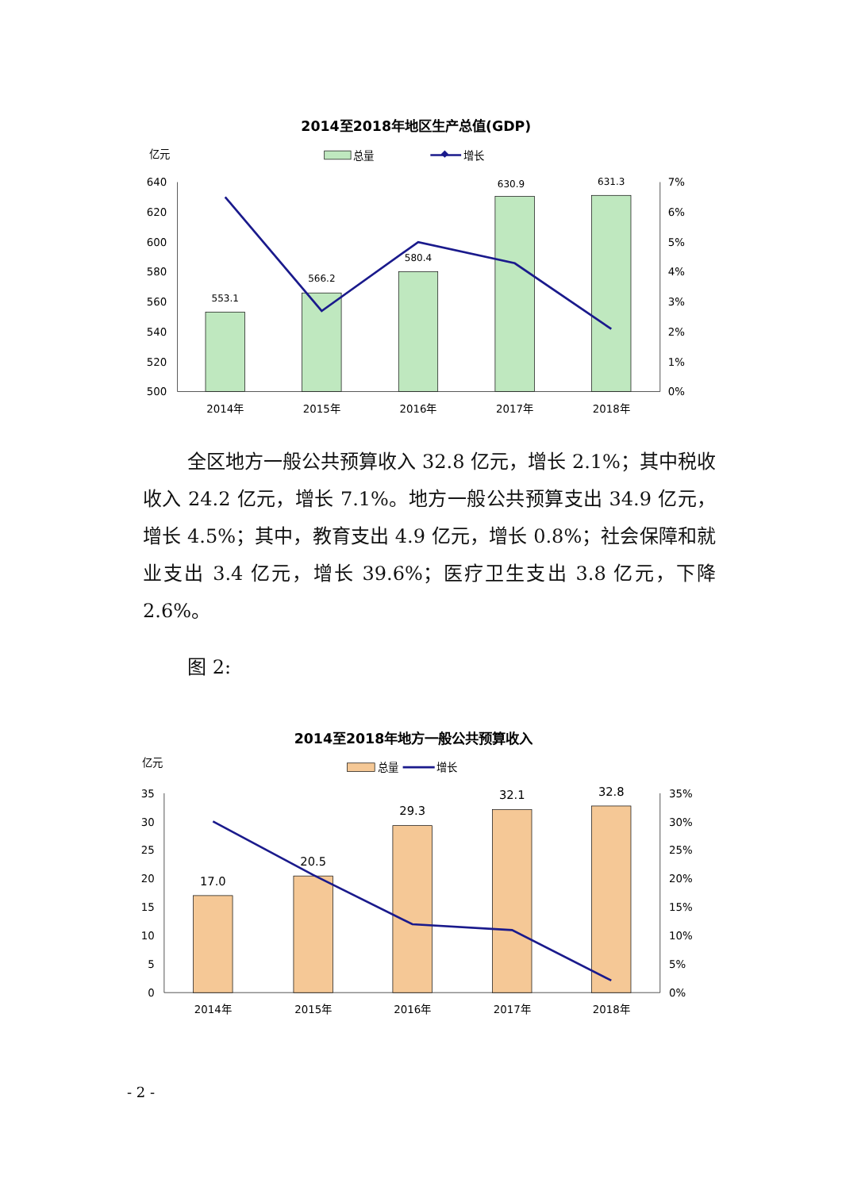2014至2018年地区生产总值(GDP)
亿元
总量
增长
640
620
600
580
560
540
520
500
7%
6%
5%
4%
3%
2%
1%
0%
553.1
566.2
580.4
630.9
631.3
2014年
2015年
2016年
2017年
2018年
全区地方一般公共预算收入 32.8 亿元，增长 2.1%；其中税收收入 24.2 亿元，增长 7.1%。地方一般公共预算支出 34.9 亿元，增长 4.5%；其中，教育支出 4.9 亿元，增长 0.8%；社会保障和就业支出 3.4 亿元，增长 39.6%；医疗卫生支出 3.8 亿元，下降 2.6%。
图 2:
2014至2018年地方一般公共预算收入
亿元
总量
增长
35
30
25
20
15
10
5
0
35%
30%
25%
20%
15%
10%
5%
0%
17.0
20.5
29.3
32.1
32.8
2014年
2015年
2016年
2017年
2018年
- 2 -